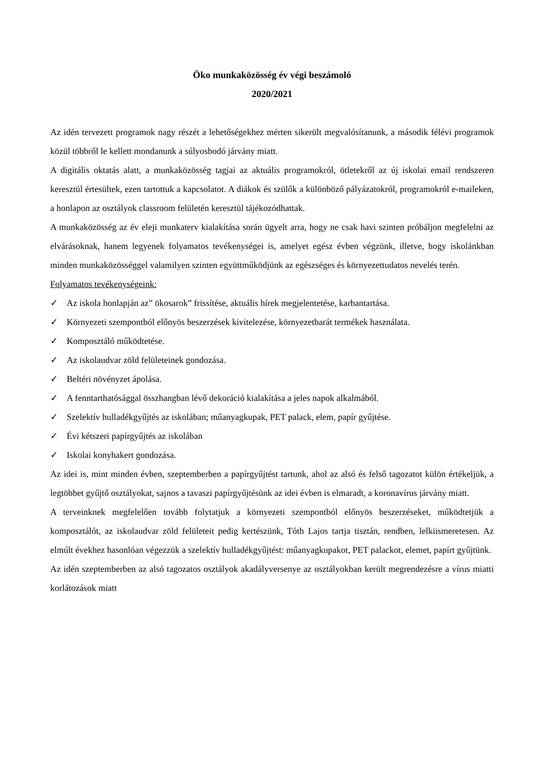Öko munkaközösség év végi beszámoló
2020/2021
Az idén tervezett programok nagy részét a lehetőségekhez mérten sikerült megvalósítanunk, a második félévi programok közül többről le kellett mondanunk a súlyosbodó járvány miatt.
A digitális oktatás alatt, a munkaközösség tagjai az aktuális programokról, ötletekről az új iskolai email rendszeren keresztül értesültek, ezen tartottuk a kapcsolatot. A diákok és szülők a különböző pályázatokról, programokról e-maileken, a honlapon az osztályok classroom felületén keresztül tájékozódhattak.
A munkaközösség az év eleji munkaterv kialakítása során ügyelt arra, hogy ne csak havi szinten próbáljon megfelelni az elvárásoknak, hanem legyenek folyamatos tevékenységei is, amelyet egész évben végzünk, illetve, hogy iskolánkban minden munkaközösséggel valamilyen szinten együttműködjünk az egészséges és környezettudatos nevelés terén.
Folyamatos tevékenységeink:
✓ Az iskola honlapján az” ökosarok” frissítése, aktuális hírek megjelentetése, karbantartása.
✓ Környezeti szempontból előnyös beszerzések kivitelezése, környezetbarát termékek használata.
✓ Komposztáló működtetése.
✓ Az iskolaudvar zöld felületeinek gondozása.
✓ Beltéri növényzet ápolása.
✓ A fenntarthatósággal összhangban lévő dekoráció kialakítása a jeles napok alkalmából.
✓ Szelektív hulladékgyűjtés az iskolában; műanyagkupak, PET palack, elem, papír gyűjtése.
✓ Évi kétszeri papírgyűjtés az iskolában
✓ Iskolai konyhakert gondozása.
Az idei is, mint minden évben, szeptemberben a papírgyűjtést tartunk, ahol az alsó és felső tagozatot külön értékeljük, a legtöbbet gyűjtő osztályokat, sajnos a tavaszi papírgyűjtésünk az idei évben is elmaradt, a koronavírus járvány miatt.
A terveinknek megfelelően tovább folytatjuk a környezeti szempontból előnyös beszerzéseket, működtetjük a komposztálót, az iskolaudvar zöld felületeit pedig kertészünk, Tóth Lajos tartja tisztán, rendben, lelkiismeretesen. Az elmúlt évekhez hasonlóan végezzük a szelektív hulladékgyűjtést: műanyagkupakot, PET palackot, elemet, papírt gyűjtünk.
Az idén szeptemberben az alsó tagozatos osztályok akadályversenye az osztályokban került megrendezésre a vírus miatti korlátozások miatt